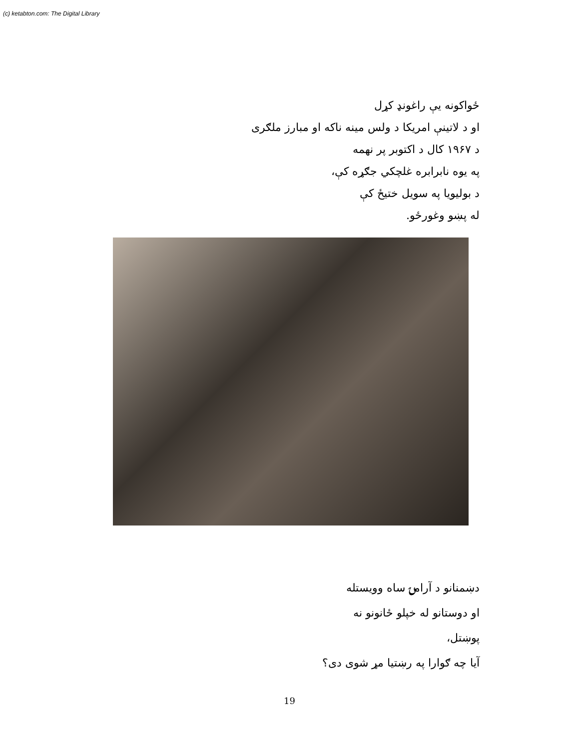(c) ketabton.com: The Digital Library
ځواکونه يې راغونډ کړل
او د لاتينې امريکا د ولس مينه ناکه او مبارز ملګرى
د ۱۹۶۷ کال د اکتوبر پر نهمه
په يوه نابرابره غلچکي جګړه کې،
د بوليويا په سويل ختيځ کې
له پښو وغورځو.
دښمنانو د آرامۍ ساه وويستله
او دوستانو له خپلو ځانونو نه
پوښتل،
آيا چه ګوارا په رښتيا مړ شوى دى؟
19